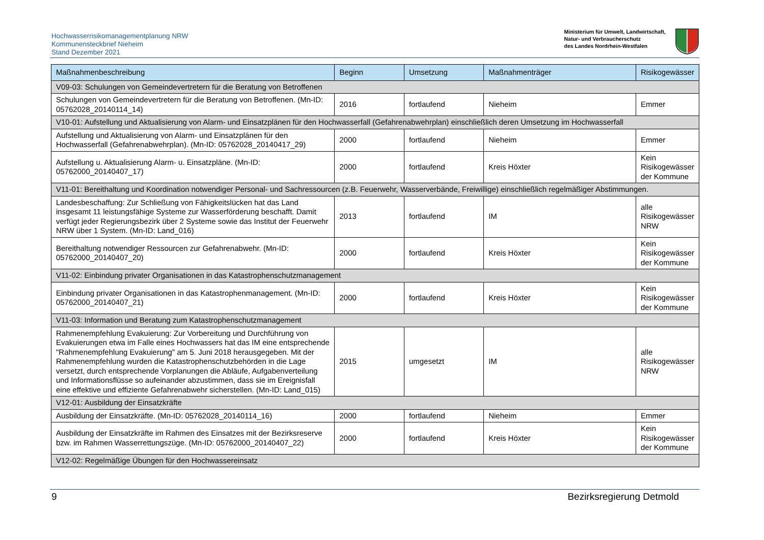Hochwasserrisikomanagementplanung NRW
Kommunensteckbrief Nieheim
Stand Dezember 2021
Ministerium für Umwelt, Landwirtschaft,
Natur- und Verbraucherschutz
des Landes Nordrhein-Westfalen
| Maßnahmenbeschreibung | Beginn | Umsetzung | Maßnahmenträger | Risikogewässer |
| --- | --- | --- | --- | --- |
| V09-03: Schulungen von Gemeindevertretern für die Beratung von Betroffenen | | | | |
| Schulungen von Gemeindevertretern für die Beratung von Betroffenen. (Mn-ID: 05762028_20140114_14) | 2016 | fortlaufend | Nieheim | Emmer |
| V10-01: Aufstellung und Aktualisierung von Alarm- und Einsatzplänen für den Hochwasserfall (Gefahrenabwehrplan) einschließlich deren Umsetzung im Hochwasserfall | | | | |
| Aufstellung und Aktualisierung von Alarm- und Einsatzplänen für den Hochwasserfall (Gefahrenabwehrplan). (Mn-ID: 05762028_20140417_29) | 2000 | fortlaufend | Nieheim | Emmer |
| Aufstellung u. Aktualisierung Alarm- u. Einsatzpläne. (Mn-ID: 05762000_20140407_17) | 2000 | fortlaufend | Kreis Höxter | Kein Risikogewässer der Kommune |
| V11-01: Bereithaltung und Koordination notwendiger Personal- und Sachressourcen (z.B. Feuerwehr, Wasserverbände, Freiwillige) einschließlich regelmäßiger Abstimmungen. | | | | |
| Landesbeschaffung: Zur Schließung von Fähigkeitslücken hat das Land insgesamt 11 leistungsfähige Systeme zur Wasserförderung beschafft. Damit verfügt jeder Regierungsbezirk über 2 Systeme sowie das Institut der Feuerwehr NRW über 1 System. (Mn-ID: Land_016) | 2013 | fortlaufend | IM | alle Risikogewässer NRW |
| Bereithaltung notwendiger Ressourcen zur Gefahrenabwehr. (Mn-ID: 05762000_20140407_20) | 2000 | fortlaufend | Kreis Höxter | Kein Risikogewässer der Kommune |
| V11-02: Einbindung privater Organisationen in das Katastrophenschutzmanagement | | | | |
| Einbindung privater Organisationen in das Katastrophenmanagement. (Mn-ID: 05762000_20140407_21) | 2000 | fortlaufend | Kreis Höxter | Kein Risikogewässer der Kommune |
| V11-03: Information und Beratung zum Katastrophenschutzmanagement | | | | |
| Rahmenempfehlung Evakuierung: Zur Vorbereitung und Durchführung von Evakuierungen etwa im Falle eines Hochwassers hat das IM eine entsprechende "Rahmenempfehlung Evakuierung" am 5. Juni 2018 herausgegeben. Mit der Rahmenempfehlung wurden die Katastrophenschutzbehörden in die Lage versetzt, durch entsprechende Vorplanungen die Abläufe, Aufgabenverteilung und Informationsflüsse so aufeinander abzustimmen, dass sie im Ereignisfall eine effektive und effiziente Gefahrenabwehr sicherstellen. (Mn-ID: Land_015) | 2015 | umgesetzt | IM | alle Risikogewässer NRW |
| V12-01: Ausbildung der Einsatzkräfte | | | | |
| Ausbildung der Einsatzkräfte. (Mn-ID: 05762028_20140114_16) | 2000 | fortlaufend | Nieheim | Emmer |
| Ausbildung der Einsatzkräfte im Rahmen des Einsatzes mit der Bezirksreserve bzw. im Rahmen Wasserrettungszüge. (Mn-ID: 05762000_20140407_22) | 2000 | fortlaufend | Kreis Höxter | Kein Risikogewässer der Kommune |
| V12-02: Regelmäßige Übungen für den Hochwassereinsatz | | | | |
9 Bezirksregierung Detmold